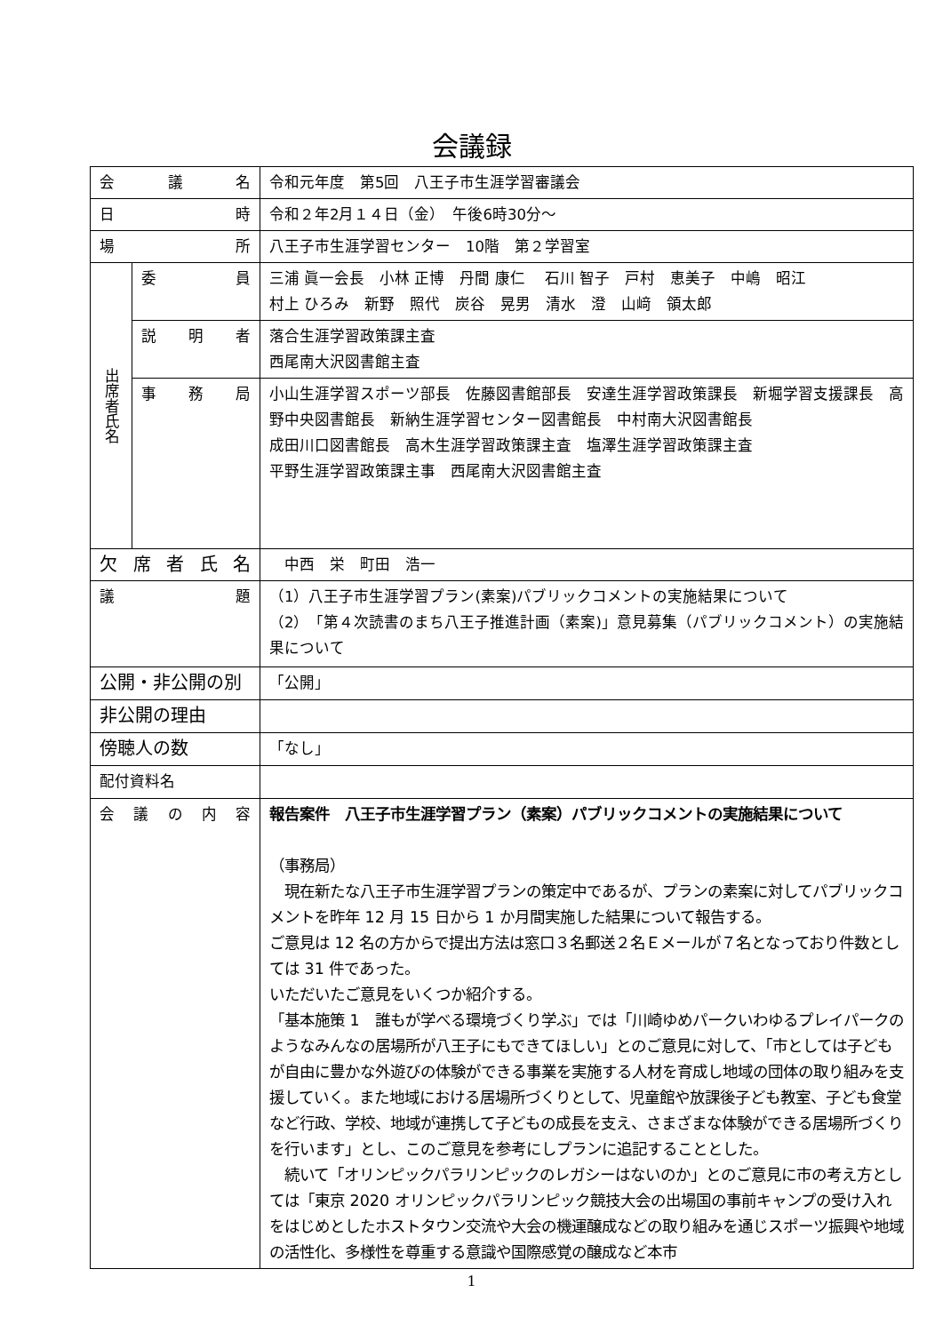会議録
| 会 議 名 | | 令和元年度 第5回 八王子市生涯学習審議会 |
| 日 時 | | 令和２年2月１４日（金） 午後6時30分～ |
| 場 所 | | 八王子市生涯学習センター 10階 第２学習室 |
| 出席者氏名 | 委 員 | 三浦 眞一会長 小林 正博 丹間 康仁 石川 智子 戸村 恵美子 中嶋 昭江 村上 ひろみ 新野 照代 炭谷 晃男 清水 澄 山﨑 領太郎 |
| | 説明者 | 落合生涯学習政策課主査 西尾南大沢図書館主査 |
| | 事務局 | 小山生涯学習スポーツ部長 佐藤図書館部長 安達生涯学習政策課長 新堀学習支援課長 高野中央図書館長 新納生涯学習センター図書館長 中村南大沢図書館長 成田川口図書館長 高木生涯学習政策課主査 塩澤生涯学習政策課主査 平野生涯学習政策課主事 西尾南大沢図書館主査 |
| 欠席者氏名 | | 中西 栄 町田 浩一 |
| 議 題 | | （1）八王子市生涯学習プラン(素案)パブリックコメントの実施結果について （2）「第４次読書のまち八王子推進計画（素案)」意見募集（パブリックコメント）の実施結果について |
| 公開・非公開の別 | | 「公開」 |
| 非公開の理由 | | |
| 傍聴人の数 | | 「なし」 |
| 配付資料名 | | |
| 会 議 の 内 容 | | 報告案件 八王子市生涯学習プラン（素案）パブリックコメントの実施結果について （事務局） 現在新たな八王子市生涯学習プランの策定中であるが、プランの素案に対してパブリックコメントを昨年 12 月 15 日から 1 か月間実施した結果について報告する。 ご意見は 12 名の方からで提出方法は窓口３名郵送２名Ｅメールが７名となっており件数としては 31 件であった。 いただいたご意見をいくつか紹介する。 「基本施策 1 誰もが学べる環境づくり学ぶ」では「川崎ゆめパークいわゆるプレイパークのようなみんなの居場所が八王子にもできてほしい」とのご意見に対して、「市としては子どもが自由に豊かな外遊びの体験ができる事業を実施する人材を育成し地域の団体の取り組みを支援していく。また地域における居場所づくりとして、児童館や放課後子ども教室、子ども食堂など行政、学校、地域が連携して子どもの成長を支え、さまざまな体験ができる居場所づくりを行います」とし、このご意見を参考にしプランに追記することとした。 続いて「オリンピックパラリンピックのレガシーはないのか」とのご意見に市の考え方としては「東京 2020 オリンピックパラリンピック競技大会の出場国の事前キャンプの受け入れをはじめとしたホストタウン交流や大会の機運醸成などの取り組みを通じスポーツ振興や地域の活性化、多様性を尊重する意識や国際感覚の醸成など本市 |
1